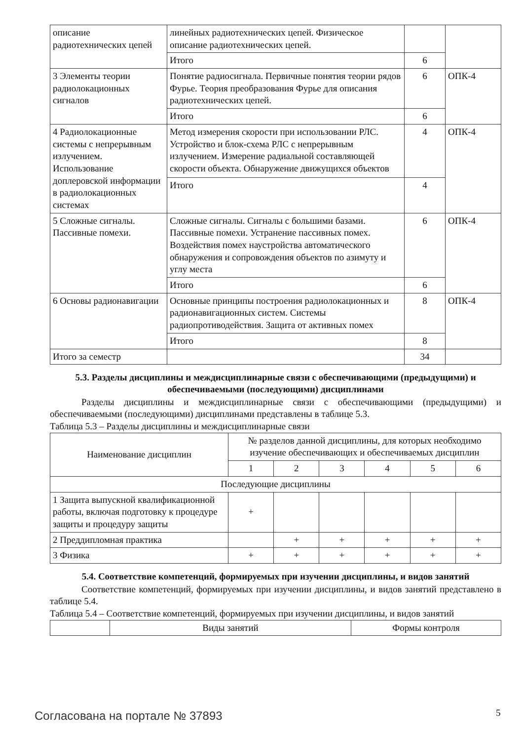| описание радиотехнических цепей | линейных радиотехнических цепей. Физическое описание радиотехнических цепей. | | |
| | Итого | 6 | |
| 3 Элементы теории радиолокационных сигналов | Понятие радиосигнала. Первичные понятия теории рядов Фурье. Теория преобразования Фурье для описания радиотехнических цепей. | 6 | ОПК-4 |
| | Итого | 6 | |
| 4 Радиолокационные системы с непрерывным излучением. Использование доплеровской информации в радиолокационных системах | Метод измерения скорости при использовании РЛС. Устройство и блок-схема РЛС с непрерывным излучением. Измерение радиальной составляющей скорости объекта. Обнаружение движущихся объектов | 4 | ОПК-4 |
| | Итого | 4 | |
| 5 Сложные сигналы. Пассивные помехи. | Сложные сигналы. Сигналы с большими базами. Пассивные помехи. Устранение пассивных помех. Воздействия помех наустройства автоматического обнаружения и сопровождения объектов по азимуту и углу места | 6 | ОПК-4 |
| | Итого | 6 | |
| 6 Основы радионавигации | Основные принципы построения радиолокационных и радионавигационных систем. Системы радиопротиводействия. Защита от активных помех | 8 | ОПК-4 |
| | Итого | 8 | |
| Итого за семестр | | 34 | |
5.3. Разделы дисциплины и междисциплинарные связи с обеспечивающими (предыдущими) и обеспечиваемыми (последующими) дисциплинами
Разделы дисциплины и междисциплинарные связи с обеспечивающими (предыдущими) и обеспечиваемыми (последующими) дисциплинами представлены в таблице 5.3.
Таблица 5.3 – Разделы дисциплины и междисциплинарные связи
| Наименование дисциплин | № разделов данной дисциплины, для которых необходимо изучение обеспечивающих и обеспечиваемых дисциплин | | | | | |
| --- | --- | --- | --- | --- | --- | --- |
| | 1 | 2 | 3 | 4 | 5 | 6 |
| Последующие дисциплины | | | | | | |
| 1 Защита выпускной квалификационной работы, включая подготовку к процедуре защиты и процедуру защиты | + | | | | | |
| 2 Преддипломная практика | | + | + | + | + | + |
| 3 Физика | + | + | + | + | + | + |
5.4. Соответствие компетенций, формируемых при изучении дисциплины, и видов занятий
Соответствие компетенций, формируемых при изучении дисциплины, и видов занятий представлено в таблице 5.4.
Таблица 5.4 – Соответствие компетенций, формируемых при изучении дисциплины, и видов занятий
| | Виды занятий | Формы контроля |
Согласована на портале № 37893 5